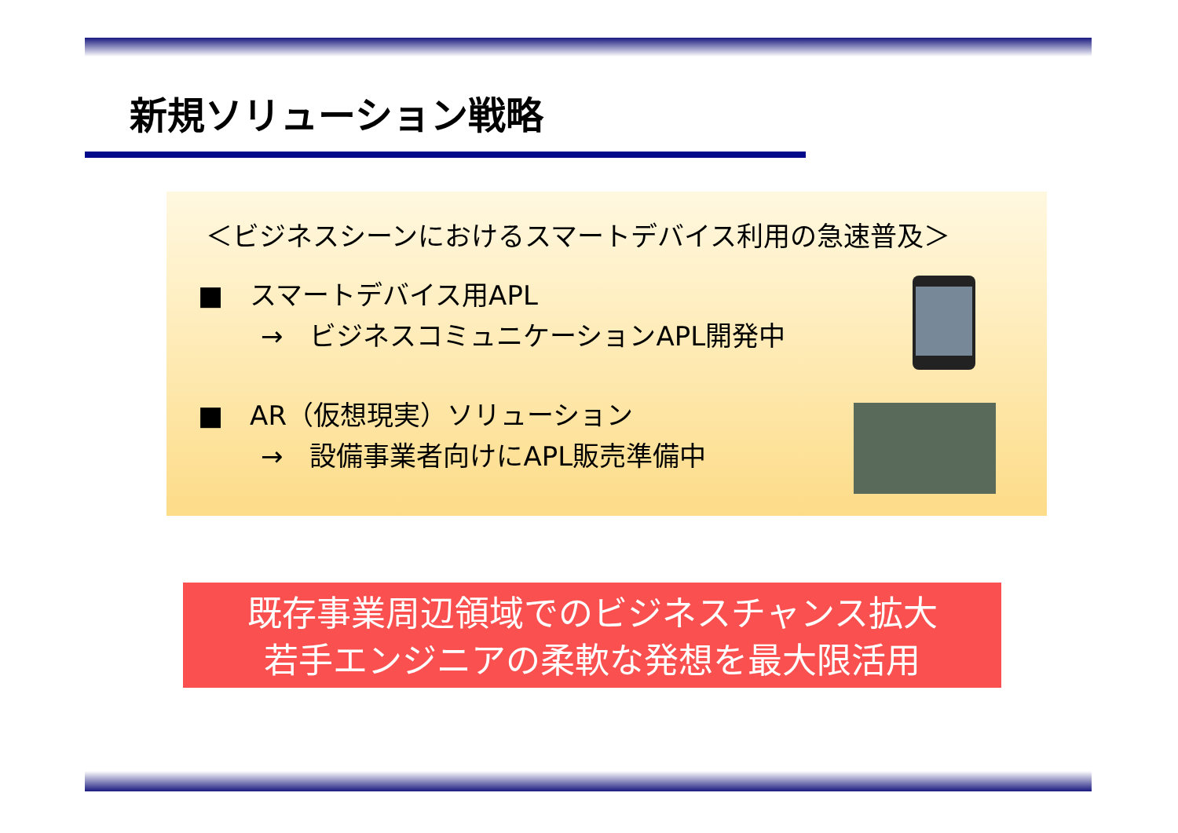新規ソリューション戦略
＜ビジネスシーンにおけるスマートデバイス利用の急速普及＞
■　スマートデバイス用APL
→　ビジネスコミュニケーションAPL開発中
■　AR（仮想現実）ソリューション
→　設備事業者向けにAPL販売準備中
既存事業周辺領域でのビジネスチャンス拡大
若手エンジニアの柔軟な発想を最大限活用